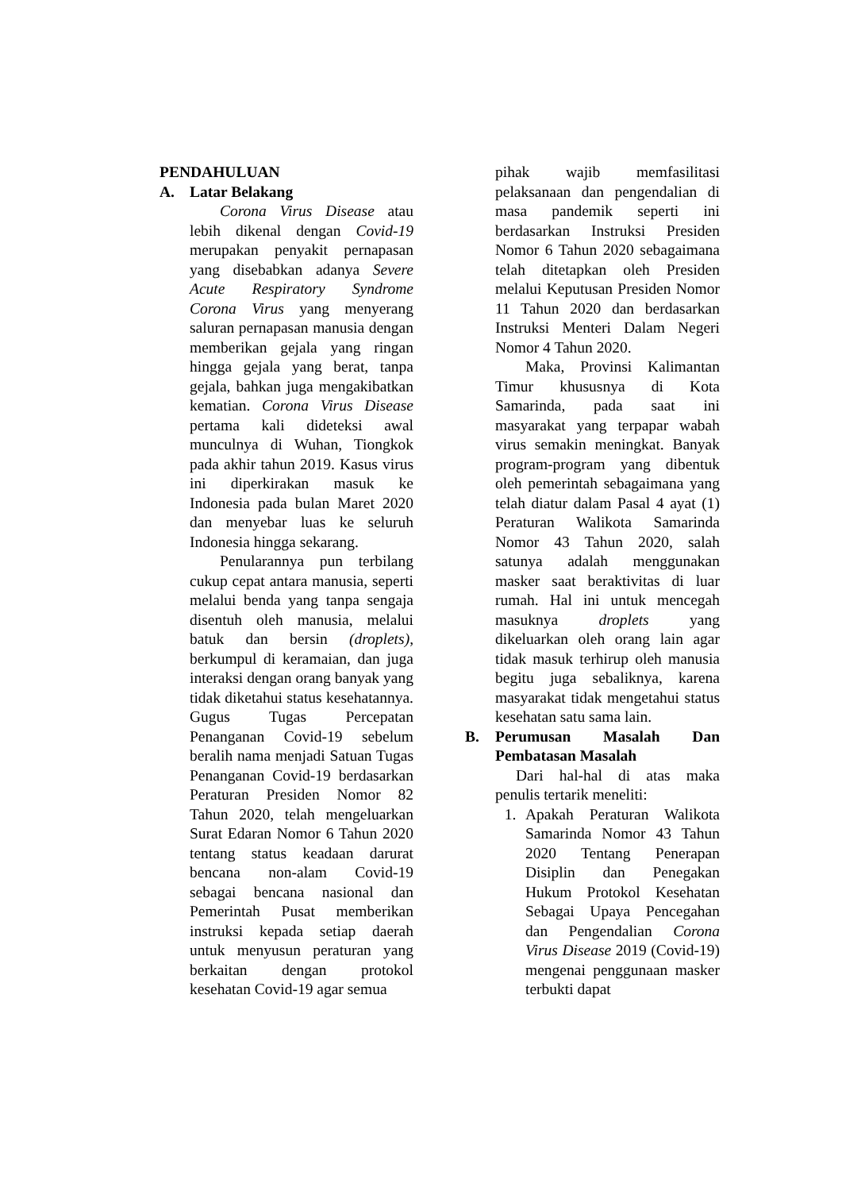PENDAHULUAN
A. Latar Belakang
Corona Virus Disease atau lebih dikenal dengan Covid-19 merupakan penyakit pernapasan yang disebabkan adanya Severe Acute Respiratory Syndrome Corona Virus yang menyerang saluran pernapasan manusia dengan memberikan gejala yang ringan hingga gejala yang berat, tanpa gejala, bahkan juga mengakibatkan kematian. Corona Virus Disease pertama kali dideteksi awal munculnya di Wuhan, Tiongkok pada akhir tahun 2019. Kasus virus ini diperkirakan masuk ke Indonesia pada bulan Maret 2020 dan menyebar luas ke seluruh Indonesia hingga sekarang.
Penularannya pun terbilang cukup cepat antara manusia, seperti melalui benda yang tanpa sengaja disentuh oleh manusia, melalui batuk dan bersin (droplets), berkumpul di keramaian, dan juga interaksi dengan orang banyak yang tidak diketahui status kesehatannya. Gugus Tugas Percepatan Penanganan Covid-19 sebelum beralih nama menjadi Satuan Tugas Penanganan Covid-19 berdasarkan Peraturan Presiden Nomor 82 Tahun 2020, telah mengeluarkan Surat Edaran Nomor 6 Tahun 2020 tentang status keadaan darurat bencana non-alam Covid-19 sebagai bencana nasional dan Pemerintah Pusat memberikan instruksi kepada setiap daerah untuk menyusun peraturan yang berkaitan dengan protokol kesehatan Covid-19 agar semua
pihak wajib memfasilitasi pelaksanaan dan pengendalian di masa pandemik seperti ini berdasarkan Instruksi Presiden Nomor 6 Tahun 2020 sebagaimana telah ditetapkan oleh Presiden melalui Keputusan Presiden Nomor 11 Tahun 2020 dan berdasarkan Instruksi Menteri Dalam Negeri Nomor 4 Tahun 2020.
Maka, Provinsi Kalimantan Timur khususnya di Kota Samarinda, pada saat ini masyarakat yang terpapar wabah virus semakin meningkat. Banyak program-program yang dibentuk oleh pemerintah sebagaimana yang telah diatur dalam Pasal 4 ayat (1) Peraturan Walikota Samarinda Nomor 43 Tahun 2020, salah satunya adalah menggunakan masker saat beraktivitas di luar rumah. Hal ini untuk mencegah masuknya droplets yang dikeluarkan oleh orang lain agar tidak masuk terhirup oleh manusia begitu juga sebaliknya, karena masyarakat tidak mengetahui status kesehatan satu sama lain.
B. Perumusan Masalah Dan Pembatasan Masalah
Dari hal-hal di atas maka penulis tertarik meneliti:
1. Apakah Peraturan Walikota Samarinda Nomor 43 Tahun 2020 Tentang Penerapan Disiplin dan Penegakan Hukum Protokol Kesehatan Sebagai Upaya Pencegahan dan Pengendalian Corona Virus Disease 2019 (Covid-19) mengenai penggunaan masker terbukti dapat